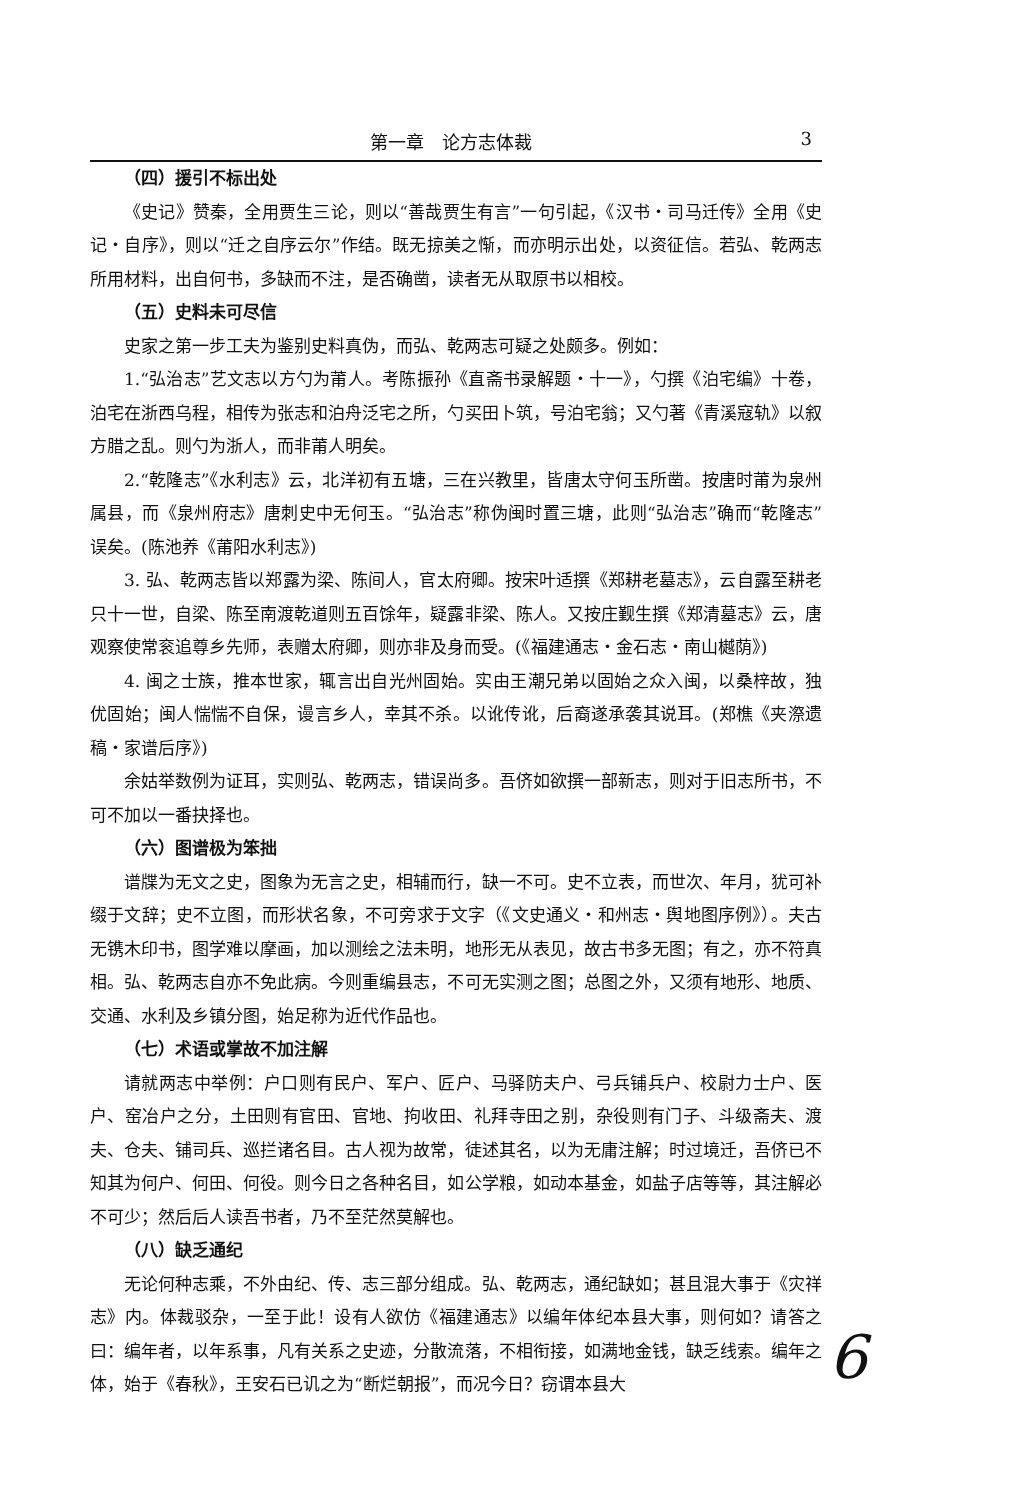第一章　论方志体裁 3
（四）援引不标出处
《史记》赞秦，全用贾生三论，则以“善哉贾生有言”一句引起，《汉书・司马迁传》全用《史记・自序》，则以“迁之自序云尔”作结。既无掠美之惭，而亦明示出处，以资征信。若弘、乾两志所用材料，出自何书，多缺而不注，是否确凿，读者无从取原书以相校。
（五）史料未可尽信
史家之第一步工夫为鉴别史料真伪，而弘、乾两志可疑之处颇多。例如：
1.“弘治志”艺文志以方勺为莆人。考陈振孙《直斋书录解题・十一》，勺撰《泊宅编》十卷，泊宅在浙西乌程，相传为张志和泊舟泛宅之所，勺买田卜筑，号泊宅翁；又勺著《青溪寇轨》以叙方腊之乱。则勺为浙人，而非莆人明矣。
2.“乾隆志”《水利志》云，北洋初有五塘，三在兴教里，皆唐太守何玉所凿。按唐时莆为泉州属县，而《泉州府志》唐刺史中无何玉。“弘治志”称伪闽时置三塘，此则“弘治志”确而“乾隆志”误矣。(陈池养《莆阳水利志》)
3. 弘、乾两志皆以郑露为梁、陈间人，官太府卿。按宋叶适撰《郑耕老墓志》，云自露至耕老只十一世，自梁、陈至南渡乾道则五百馀年，疑露非梁、陈人。又按庄觐生撰《郑清墓志》云，唐观察使常衮追尊乡先师，表赠太府卿，则亦非及身而受。(《福建通志・金石志・南山樾荫》)
4. 闽之士族，推本世家，辄言出自光州固始。实由王潮兄弟以固始之众入闽，以桑梓故，独优固始；闽人惴惴不自保，谩言乡人，幸其不杀。以讹传讹，后裔遂承袭其说耳。(郑樵《夹漈遗稿・家谱后序》)
余姑举数例为证耳，实则弘、乾两志，错误尚多。吾侪如欲撰一部新志，则对于旧志所书，不可不加以一番抉择也。
（六）图谱极为笨拙
谱牒为无文之史，图象为无言之史，相辅而行，缺一不可。史不立表，而世次、年月，犹可补缀于文辞；史不立图，而形状名象，不可旁求于文字（《文史通义・和州志・舆地图序例》）。夫古无镌木印书，图学难以摩画，加以测绘之法未明，地形无从表见，故古书多无图；有之，亦不符真相。弘、乾两志自亦不免此病。今则重编县志，不可无实测之图；总图之外，又须有地形、地质、交通、水利及乡镇分图，始足称为近代作品也。
（七）术语或掌故不加注解
请就两志中举例：户口则有民户、军户、匠户、马驿防夫户、弓兵铺兵户、校尉力士户、医户、窑冶户之分，土田则有官田、官地、拘收田、礼拜寺田之别，杂役则有门子、斗级斋夫、渡夫、仓夫、铺司兵、巡拦诸名目。古人视为故常，徒述其名，以为无庸注解；时过境迁，吾侪已不知其为何户、何田、何役。则今日之各种名目，如公学粮，如动本基金，如盐子店等等，其注解必不可少；然后后人读吾书者，乃不至茫然莫解也。
（八）缺乏通纪
无论何种志乘，不外由纪、传、志三部分组成。弘、乾两志，通纪缺如；甚且混大事于《灾祥志》内。体裁驳杂，一至于此！设有人欲仿《福建通志》以编年体纪本县大事，则何如？请答之曰：编年者，以年系事，凡有关系之史迹，分散流落，不相衔接，如满地金钱，缺乏线索。编年之体，始于《春秋》，王安石已讥之为“断烂朝报”，而况今日？窃谓本县大
6